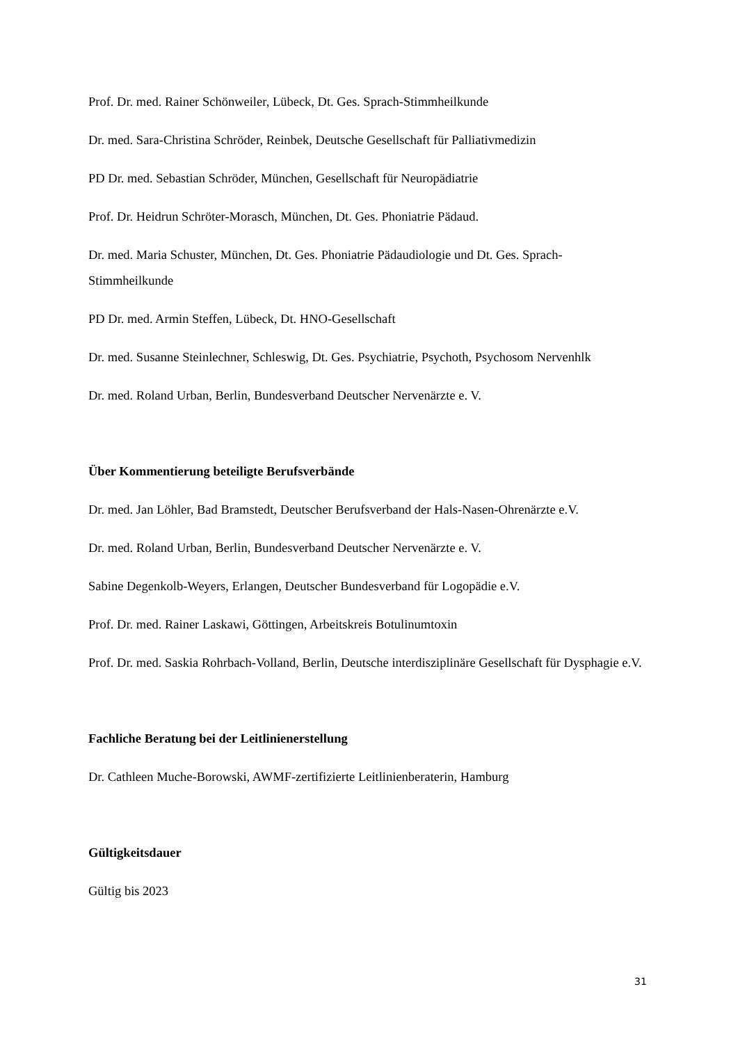Prof. Dr. med. Rainer Schönweiler, Lübeck, Dt. Ges. Sprach-Stimmheilkunde
Dr. med. Sara-Christina Schröder, Reinbek, Deutsche Gesellschaft für Palliativmedizin
PD Dr. med. Sebastian Schröder, München, Gesellschaft für Neuropädiatrie
Prof. Dr. Heidrun Schröter-Morasch, München, Dt. Ges. Phoniatrie Pädaud.
Dr. med. Maria Schuster, München, Dt. Ges. Phoniatrie Pädaudiologie und Dt. Ges. Sprach-Stimmheilkunde
PD Dr. med. Armin Steffen, Lübeck, Dt. HNO-Gesellschaft
Dr. med. Susanne Steinlechner, Schleswig, Dt. Ges. Psychiatrie, Psychoth, Psychosom Nervenhlk
Dr. med. Roland Urban, Berlin, Bundesverband Deutscher Nervenärzte e. V.
Über Kommentierung beteiligte Berufsverbände
Dr. med. Jan Löhler, Bad Bramstedt, Deutscher Berufsverband der Hals-Nasen-Ohrenärzte e.V.
Dr. med. Roland Urban, Berlin, Bundesverband Deutscher Nervenärzte e. V.
Sabine Degenkolb-Weyers, Erlangen, Deutscher Bundesverband für Logopädie e.V.
Prof. Dr. med. Rainer Laskawi, Göttingen, Arbeitskreis Botulinumtoxin
Prof. Dr. med. Saskia Rohrbach-Volland, Berlin, Deutsche interdisziplinäre Gesellschaft für Dysphagie e.V.
Fachliche Beratung bei der Leitlinienerstellung
Dr. Cathleen Muche-Borowski, AWMF-zertifizierte Leitlinienberaterin, Hamburg
Gültigkeitsdauer
Gültig bis 2023
31